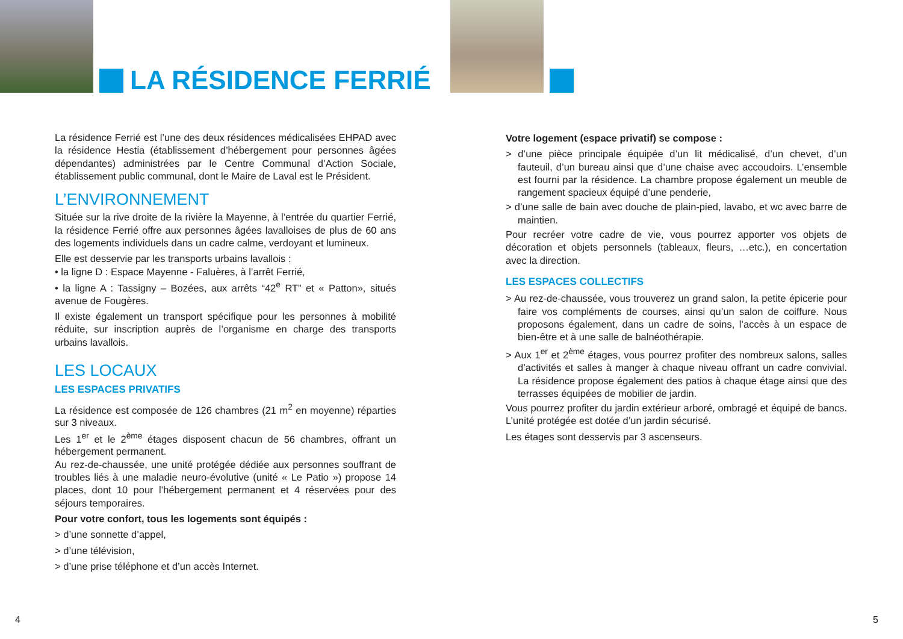LA RÉSIDENCE FERRIÉ
La résidence Ferrié est l’une des deux résidences médicalisées EHPAD avec la résidence Hestia (établissement d’hébergement pour personnes âgées dépendantes) administrées par le Centre Communal d’Action Sociale, établissement public communal, dont le Maire de Laval est le Président.
L’ENVIRONNEMENT
Située sur la rive droite de la rivière la Mayenne, à l’entrée du quartier Ferrié, la résidence Ferrié offre aux personnes âgées lavalloises de plus de 60 ans des logements individuels dans un cadre calme, verdoyant et lumineux.
Elle est desservie par les transports urbains lavallois :
• la ligne D : Espace Mayenne - Faluères, à l’arrêt Ferrié,
• la ligne A : Tassigny – Bozées, aux arrêts “42<sup>e</sup> RT” et « Patton», situés avenue de Fougères.
Il existe également un transport spécifique pour les personnes à mobilité réduite, sur inscription auprès de l’organisme en charge des transports urbains lavallois.
LES LOCAUX
LES ESPACES PRIVATIFS
La résidence est composée de 126 chambres (21 m<sup>2</sup> en moyenne) réparties sur 3 niveaux.
Les 1<sup>er</sup> et le 2<sup>ème</sup> étages disposent chacun de 56 chambres, offrant un hébergement permanent.
Au rez-de-chaussée, une unité protégée dédiée aux personnes souffrant de troubles liés à une maladie neuro-évolutive (unité « Le Patio ») propose 14 places, dont 10 pour l’hébergement permanent et 4 réservées pour des séjours temporaires.
Pour votre confort, tous les logements sont équipés :
> d’une sonnette d’appel,
> d’une télévision,
> d’une prise téléphone et d’un accès Internet.
4
Votre logement (espace privatif) se compose :
> d’une pièce principale équipée d’un lit médicalisé, d’un chevet, d’un fauteuil, d’un bureau ainsi que d’une chaise avec accoudoirs. L’ensemble est fourni par la résidence. La chambre propose également un meuble de rangement spacieux équipé d’une penderie,
> d’une salle de bain avec douche de plain-pied, lavabo, et wc avec barre de maintien.
Pour recréer votre cadre de vie, vous pourrez apporter vos objets de décoration et objets personnels (tableaux, fleurs, …etc.), en concertation avec la direction.
LES ESPACES COLLECTIFS
> Au rez-de-chaussée, vous trouverez un grand salon, la petite épicerie pour faire vos compléments de courses, ainsi qu’un salon de coiffure. Nous proposons également, dans un cadre de soins, l’accès à un espace de bien-être et à une salle de balnéothérapie.
> Aux 1<sup>er</sup> et 2<sup>ème</sup> étages, vous pourrez profiter des nombreux salons, salles d’activités et salles à manger à chaque niveau offrant un cadre convivial. La résidence propose également des patios à chaque étage ainsi que des terrasses équipées de mobilier de jardin.
Vous pourrez profiter du jardin extérieur arboré, ombragé et équipé de bancs. L’unité protégée est dotée d’un jardin sécurisé.
Les étages sont desservis par 3 ascenseurs.
5